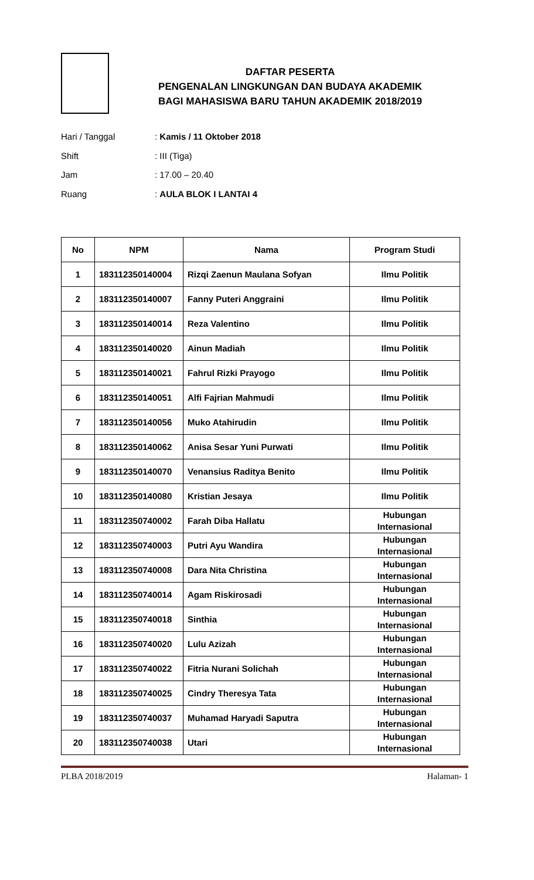DAFTAR PESERTA
PENGENALAN LINGKUNGAN DAN BUDAYA AKADEMIK
BAGI MAHASISWA BARU TAHUN AKADEMIK 2018/2019
Hari / Tanggal: Kamis / 11 Oktober 2018
Shift: III (Tiga)
Jam: 17.00 – 20.40
Ruang: AULA BLOK I LANTAI 4
| No | NPM | Nama | Program Studi |
| --- | --- | --- | --- |
| 1 | 183112350140004 | Rizqi Zaenun Maulana Sofyan | Ilmu Politik |
| 2 | 183112350140007 | Fanny Puteri Anggraini | Ilmu Politik |
| 3 | 183112350140014 | Reza Valentino | Ilmu Politik |
| 4 | 183112350140020 | Ainun Madiah | Ilmu Politik |
| 5 | 183112350140021 | Fahrul Rizki Prayogo | Ilmu Politik |
| 6 | 183112350140051 | Alfi Fajrian Mahmudi | Ilmu Politik |
| 7 | 183112350140056 | Muko Atahirudin | Ilmu Politik |
| 8 | 183112350140062 | Anisa Sesar Yuni Purwati | Ilmu Politik |
| 9 | 183112350140070 | Venansius Raditya Benito | Ilmu Politik |
| 10 | 183112350140080 | Kristian Jesaya | Ilmu Politik |
| 11 | 183112350740002 | Farah Diba Hallatu | Hubungan Internasional |
| 12 | 183112350740003 | Putri Ayu Wandira | Hubungan Internasional |
| 13 | 183112350740008 | Dara Nita Christina | Hubungan Internasional |
| 14 | 183112350740014 | Agam Riskirosadi | Hubungan Internasional |
| 15 | 183112350740018 | Sinthia | Hubungan Internasional |
| 16 | 183112350740020 | Lulu Azizah | Hubungan Internasional |
| 17 | 183112350740022 | Fitria Nurani Solichah | Hubungan Internasional |
| 18 | 183112350740025 | Cindry Theresya Tata | Hubungan Internasional |
| 19 | 183112350740037 | Muhamad Haryadi Saputra | Hubungan Internasional |
| 20 | 183112350740038 | Utari | Hubungan Internasional |
PLBA 2018/2019 Halaman- 1